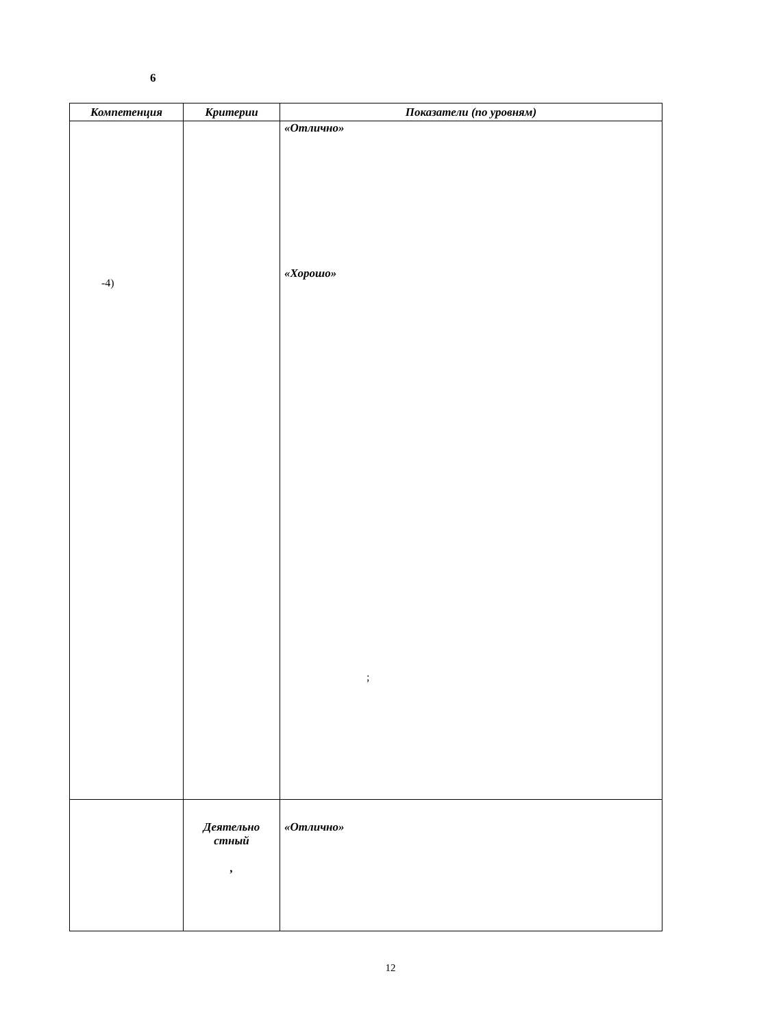6
| Компетенция | Критерии | Показатели (по уровням) |
| --- | --- | --- |
| -4) | | «Отлично» «Хорошо» ; |
| | Деятельно стный , | «Отлично» |
12